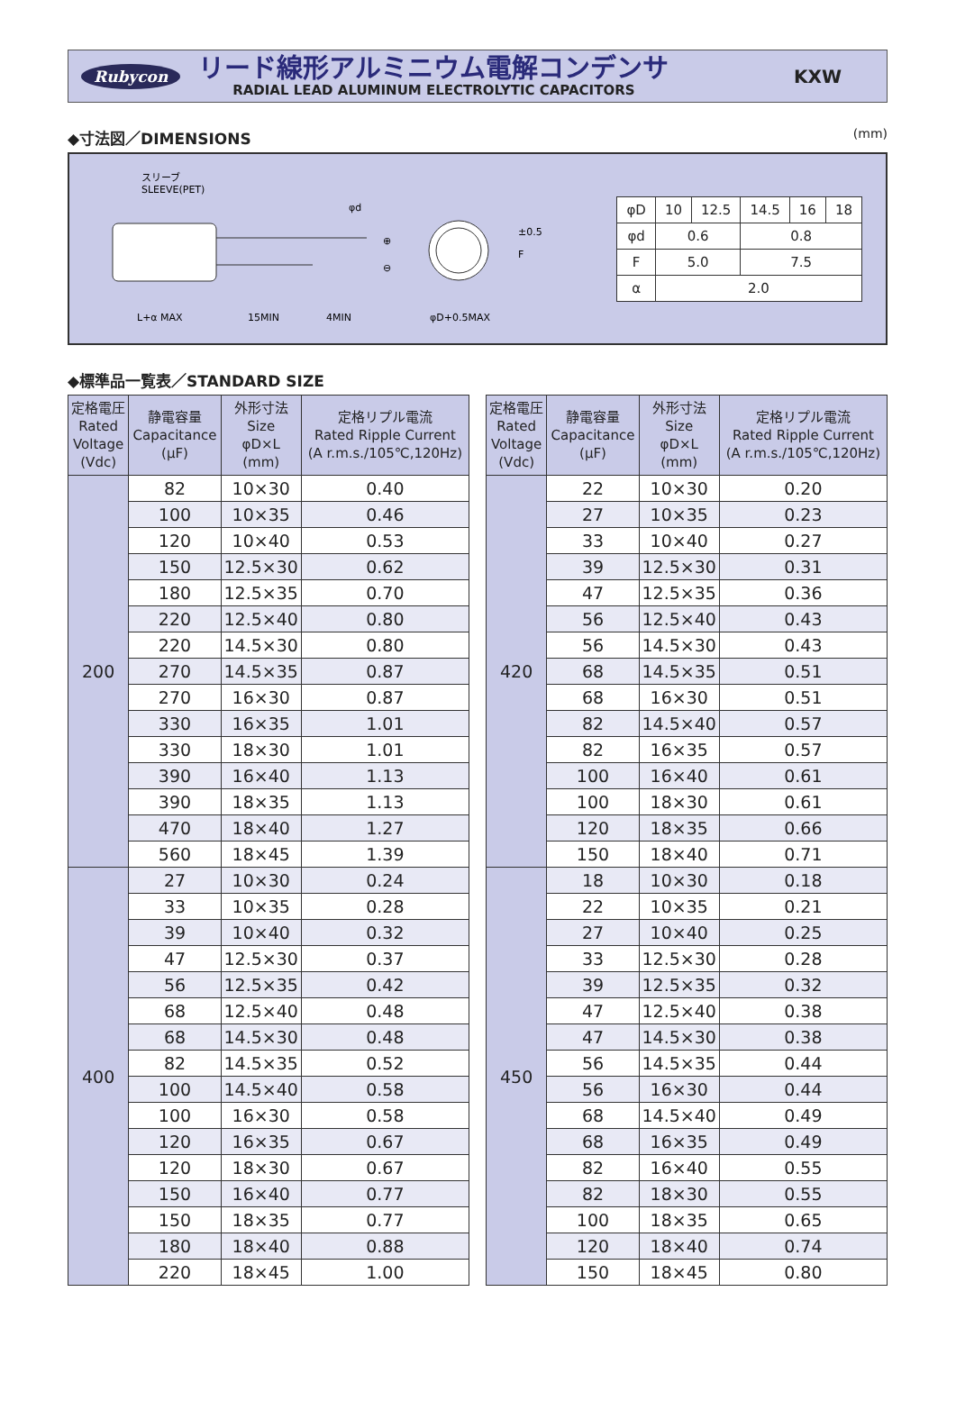Rubycon
リード線形アルミニウム電解コンデンサ
RADIAL LEAD ALUMINUM ELECTROLYTIC CAPACITORS
KXW
◆寸法図／DIMENSIONS (mm)
スリーブ
SLEEVE(PET)
φd
⊕
⊖
L+α MAX
15MIN
4MIN
φD+0.5MAX
F
±0.5
| φD | 10 | 12.5 | 14.5 | 16 | 18 |
| φd | 0.6 | | 0.8 | | |
| F | 5.0 | | 7.5 | | |
| α | 2.0 | | | | |
◆標準品一覧表／STANDARD SIZE
| 定格電圧 Rated Voltage (Vdc) | 静電容量 Capacitance (μF) | 外形寸法 Size φD×L (mm) | 定格リプル電流 Rated Ripple Current (A r.m.s./105℃,120Hz) |
| --- | --- | --- | --- |
| 200 | 82 | 10×30 | 0.40 |
| | 100 | 10×35 | 0.46 |
| | 120 | 10×40 | 0.53 |
| | 150 | 12.5×30 | 0.62 |
| | 180 | 12.5×35 | 0.70 |
| | 220 | 12.5×40 | 0.80 |
| | 220 | 14.5×30 | 0.80 |
| | 270 | 14.5×35 | 0.87 |
| | 270 | 16×30 | 0.87 |
| | 330 | 16×35 | 1.01 |
| | 330 | 18×30 | 1.01 |
| | 390 | 16×40 | 1.13 |
| | 390 | 18×35 | 1.13 |
| | 470 | 18×40 | 1.27 |
| | 560 | 18×45 | 1.39 |
| 400 | 27 | 10×30 | 0.24 |
| | 33 | 10×35 | 0.28 |
| | 39 | 10×40 | 0.32 |
| | 47 | 12.5×30 | 0.37 |
| | 56 | 12.5×35 | 0.42 |
| | 68 | 12.5×40 | 0.48 |
| | 68 | 14.5×30 | 0.48 |
| | 82 | 14.5×35 | 0.52 |
| | 100 | 14.5×40 | 0.58 |
| | 100 | 16×30 | 0.58 |
| | 120 | 16×35 | 0.67 |
| | 120 | 18×30 | 0.67 |
| | 150 | 16×40 | 0.77 |
| | 150 | 18×35 | 0.77 |
| | 180 | 18×40 | 0.88 |
| | 220 | 18×45 | 1.00 |
| 定格電圧 Rated Voltage (Vdc) | 静電容量 Capacitance (μF) | 外形寸法 Size φD×L (mm) | 定格リプル電流 Rated Ripple Current (A r.m.s./105℃,120Hz) |
| --- | --- | --- | --- |
| 420 | 22 | 10×30 | 0.20 |
| | 27 | 10×35 | 0.23 |
| | 33 | 10×40 | 0.27 |
| | 39 | 12.5×30 | 0.31 |
| | 47 | 12.5×35 | 0.36 |
| | 56 | 12.5×40 | 0.43 |
| | 56 | 14.5×30 | 0.43 |
| | 68 | 14.5×35 | 0.51 |
| | 68 | 16×30 | 0.51 |
| | 82 | 14.5×40 | 0.57 |
| | 82 | 16×35 | 0.57 |
| | 100 | 16×40 | 0.61 |
| | 100 | 18×30 | 0.61 |
| | 120 | 18×35 | 0.66 |
| | 150 | 18×40 | 0.71 |
| 450 | 18 | 10×30 | 0.18 |
| | 22 | 10×35 | 0.21 |
| | 27 | 10×40 | 0.25 |
| | 33 | 12.5×30 | 0.28 |
| | 39 | 12.5×35 | 0.32 |
| | 47 | 12.5×40 | 0.38 |
| | 47 | 14.5×30 | 0.38 |
| | 56 | 14.5×35 | 0.44 |
| | 56 | 16×30 | 0.44 |
| | 68 | 14.5×40 | 0.49 |
| | 68 | 16×35 | 0.49 |
| | 82 | 16×40 | 0.55 |
| | 82 | 18×30 | 0.55 |
| | 100 | 18×35 | 0.65 |
| | 120 | 18×40 | 0.74 |
| | 150 | 18×45 | 0.80 |